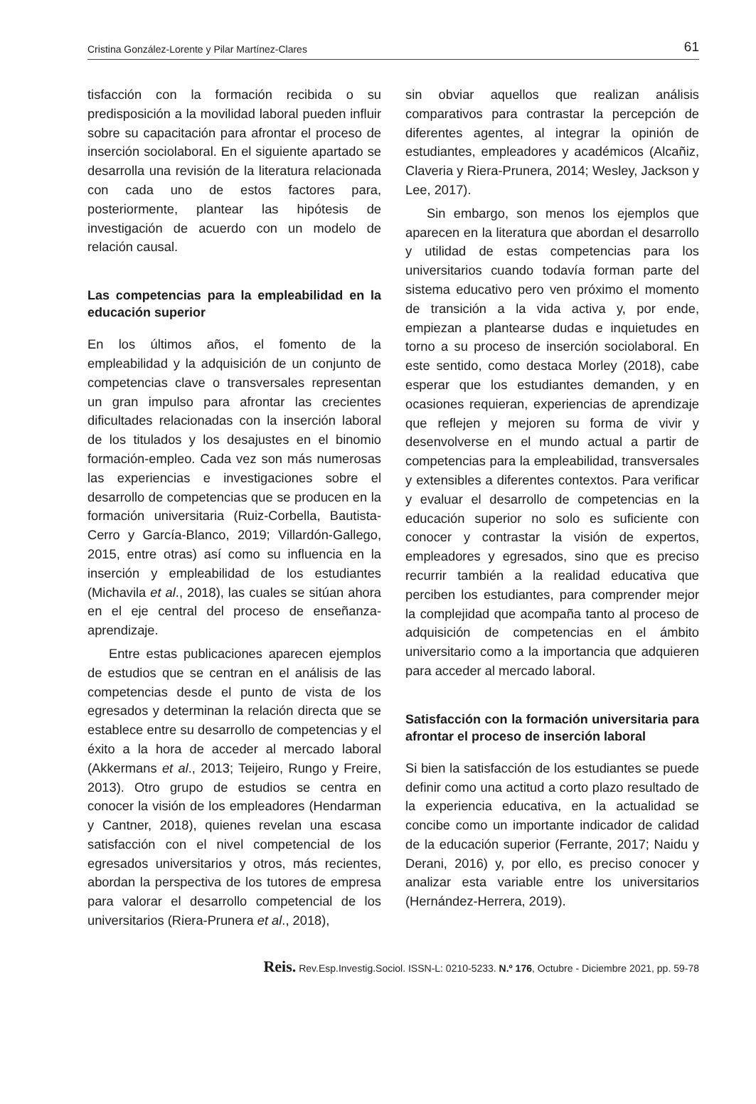Cristina González-Lorente y Pilar Martínez-Clares 61
tisfacción con la formación recibida o su predisposición a la movilidad laboral pueden influir sobre su capacitación para afrontar el proceso de inserción sociolaboral. En el siguiente apartado se desarrolla una revisión de la literatura relacionada con cada uno de estos factores para, posteriormente, plantear las hipótesis de investigación de acuerdo con un modelo de relación causal.
Las competencias para la empleabilidad en la educación superior
En los últimos años, el fomento de la empleabilidad y la adquisición de un conjunto de competencias clave o transversales representan un gran impulso para afrontar las crecientes dificultades relacionadas con la inserción laboral de los titulados y los desajustes en el binomio formación-empleo. Cada vez son más numerosas las experiencias e investigaciones sobre el desarrollo de competencias que se producen en la formación universitaria (Ruiz-Corbella, Bautista-Cerro y García-Blanco, 2019; Villardón-Gallego, 2015, entre otras) así como su influencia en la inserción y empleabilidad de los estudiantes (Michavila et al., 2018), las cuales se sitúan ahora en el eje central del proceso de enseñanza-aprendizaje.
Entre estas publicaciones aparecen ejemplos de estudios que se centran en el análisis de las competencias desde el punto de vista de los egresados y determinan la relación directa que se establece entre su desarrollo de competencias y el éxito a la hora de acceder al mercado laboral (Akkermans et al., 2013; Teijeiro, Rungo y Freire, 2013). Otro grupo de estudios se centra en conocer la visión de los empleadores (Hendarman y Cantner, 2018), quienes revelan una escasa satisfacción con el nivel competencial de los egresados universitarios y otros, más recientes, abordan la perspectiva de los tutores de empresa para valorar el desarrollo competencial de los universitarios (Riera-Prunera et al., 2018),
sin obviar aquellos que realizan análisis comparativos para contrastar la percepción de diferentes agentes, al integrar la opinión de estudiantes, empleadores y académicos (Alcañiz, Claveria y Riera-Prunera, 2014; Wesley, Jackson y Lee, 2017).
Sin embargo, son menos los ejemplos que aparecen en la literatura que abordan el desarrollo y utilidad de estas competencias para los universitarios cuando todavía forman parte del sistema educativo pero ven próximo el momento de transición a la vida activa y, por ende, empiezan a plantearse dudas e inquietudes en torno a su proceso de inserción sociolaboral. En este sentido, como destaca Morley (2018), cabe esperar que los estudiantes demanden, y en ocasiones requieran, experiencias de aprendizaje que reflejen y mejoren su forma de vivir y desenvolverse en el mundo actual a partir de competencias para la empleabilidad, transversales y extensibles a diferentes contextos. Para verificar y evaluar el desarrollo de competencias en la educación superior no solo es suficiente con conocer y contrastar la visión de expertos, empleadores y egresados, sino que es preciso recurrir también a la realidad educativa que perciben los estudiantes, para comprender mejor la complejidad que acompaña tanto al proceso de adquisición de competencias en el ámbito universitario como a la importancia que adquieren para acceder al mercado laboral.
Satisfacción con la formación universitaria para afrontar el proceso de inserción laboral
Si bien la satisfacción de los estudiantes se puede definir como una actitud a corto plazo resultado de la experiencia educativa, en la actualidad se concibe como un importante indicador de calidad de la educación superior (Ferrante, 2017; Naidu y Derani, 2016) y, por ello, es preciso conocer y analizar esta variable entre los universitarios (Hernández-Herrera, 2019).
Reis. Rev.Esp.Investig.Sociol. ISSN-L: 0210-5233. N.º 176, Octubre - Diciembre 2021, pp. 59-78